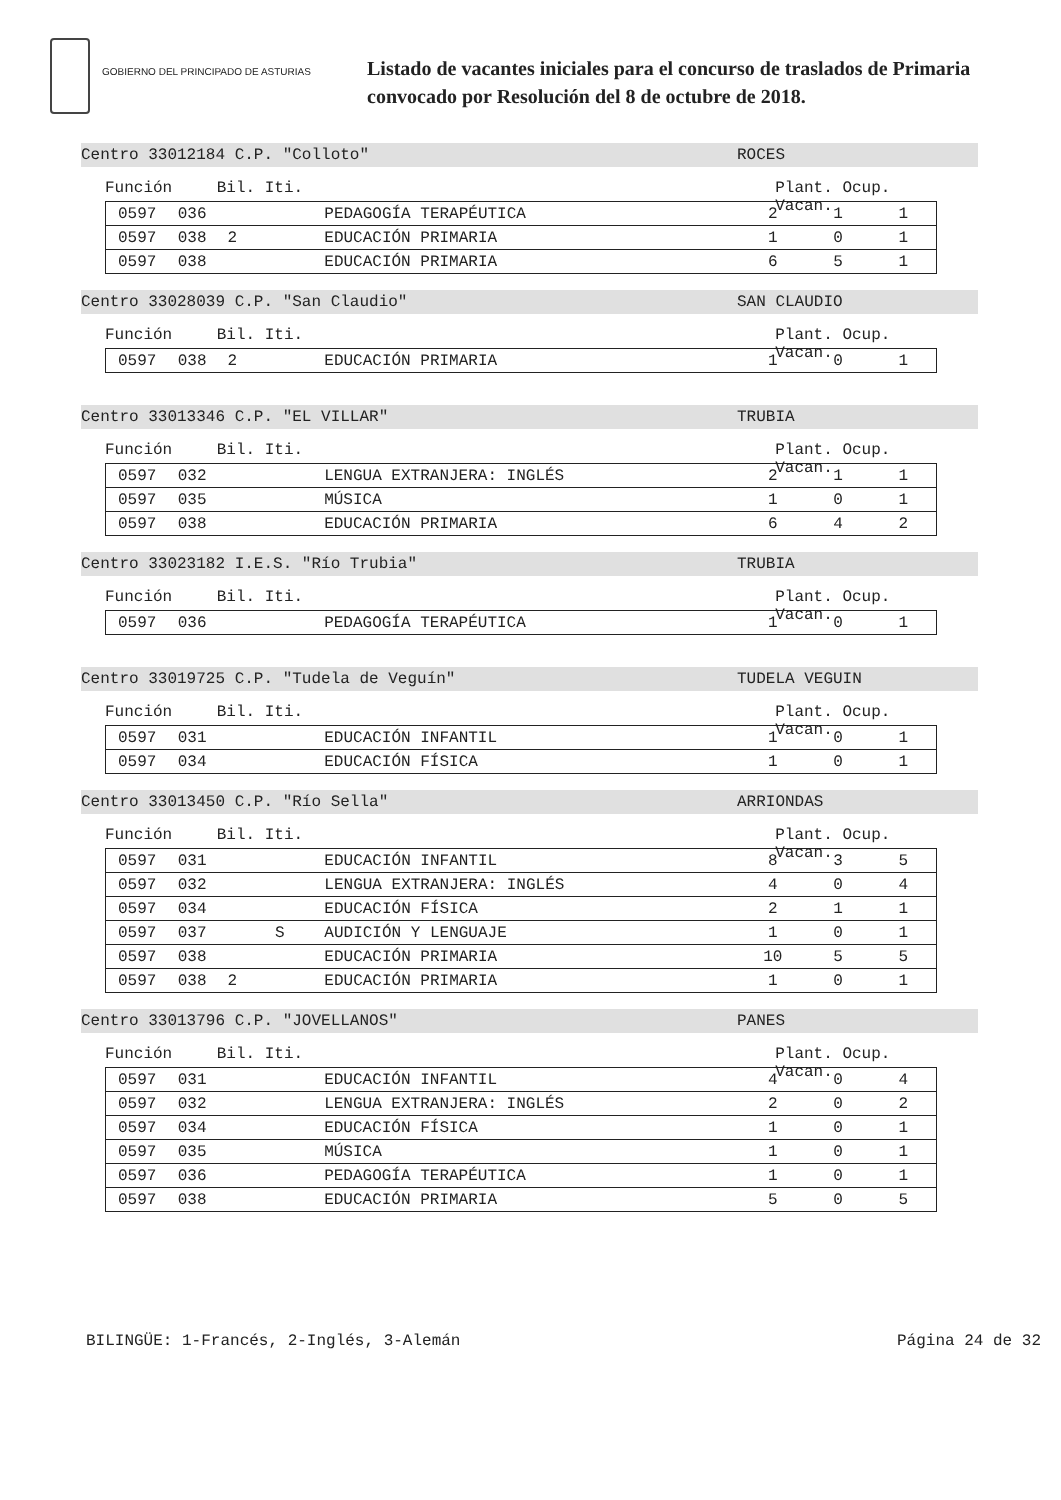GOBIERNO DEL PRINCIPADO DE ASTURIAS
Listado de vacantes iniciales para el concurso de traslados de Primaria
convocado por Resolución del 8 de octubre de 2018.
Centro 33012184 C.P. "Colloto" ROCES
Función Bil. Iti. Plant. Ocup. Vacan.
| 0597 | 036 | | | PEDAGOGÍA TERAPÉUTICA | 2 | 1 | 1 |
| 0597 | 038 | 2 | | EDUCACIÓN PRIMARIA | 1 | 0 | 1 |
| 0597 | 038 | | | EDUCACIÓN PRIMARIA | 6 | 5 | 1 |
Centro 33028039 C.P. "San Claudio" SAN CLAUDIO
Función Bil. Iti. Plant. Ocup. Vacan.
| 0597 | 038 | 2 | | EDUCACIÓN PRIMARIA | 1 | 0 | 1 |
Centro 33013346 C.P. "EL VILLAR" TRUBIA
Función Bil. Iti. Plant. Ocup. Vacan.
| 0597 | 032 | | | LENGUA EXTRANJERA: INGLÉS | 2 | 1 | 1 |
| 0597 | 035 | | | MÚSICA | 1 | 0 | 1 |
| 0597 | 038 | | | EDUCACIÓN PRIMARIA | 6 | 4 | 2 |
Centro 33023182 I.E.S. "Río Trubia" TRUBIA
Función Bil. Iti. Plant. Ocup. Vacan.
| 0597 | 036 | | | PEDAGOGÍA TERAPÉUTICA | 1 | 0 | 1 |
Centro 33019725 C.P. "Tudela de Veguín" TUDELA VEGUIN
Función Bil. Iti. Plant. Ocup. Vacan.
| 0597 | 031 | | | EDUCACIÓN INFANTIL | 1 | 0 | 1 |
| 0597 | 034 | | | EDUCACIÓN FÍSICA | 1 | 0 | 1 |
Centro 33013450 C.P. "Río Sella" ARRIONDAS
Función Bil. Iti. Plant. Ocup. Vacan.
| 0597 | 031 | | | EDUCACIÓN INFANTIL | 8 | 3 | 5 |
| 0597 | 032 | | | LENGUA EXTRANJERA: INGLÉS | 4 | 0 | 4 |
| 0597 | 034 | | | EDUCACIÓN FÍSICA | 2 | 1 | 1 |
| 0597 | 037 | | S | AUDICIÓN Y LENGUAJE | 1 | 0 | 1 |
| 0597 | 038 | | | EDUCACIÓN PRIMARIA | 10 | 5 | 5 |
| 0597 | 038 | 2 | | EDUCACIÓN PRIMARIA | 1 | 0 | 1 |
Centro 33013796 C.P. "JOVELLANOS" PANES
Función Bil. Iti. Plant. Ocup. Vacan.
| 0597 | 031 | | | EDUCACIÓN INFANTIL | 4 | 0 | 4 |
| 0597 | 032 | | | LENGUA EXTRANJERA: INGLÉS | 2 | 0 | 2 |
| 0597 | 034 | | | EDUCACIÓN FÍSICA | 1 | 0 | 1 |
| 0597 | 035 | | | MÚSICA | 1 | 0 | 1 |
| 0597 | 036 | | | PEDAGOGÍA TERAPÉUTICA | 1 | 0 | 1 |
| 0597 | 038 | | | EDUCACIÓN PRIMARIA | 5 | 0 | 5 |
BILINGÜE: 1-Francés, 2-Inglés, 3-Alemán Página 24 de 32